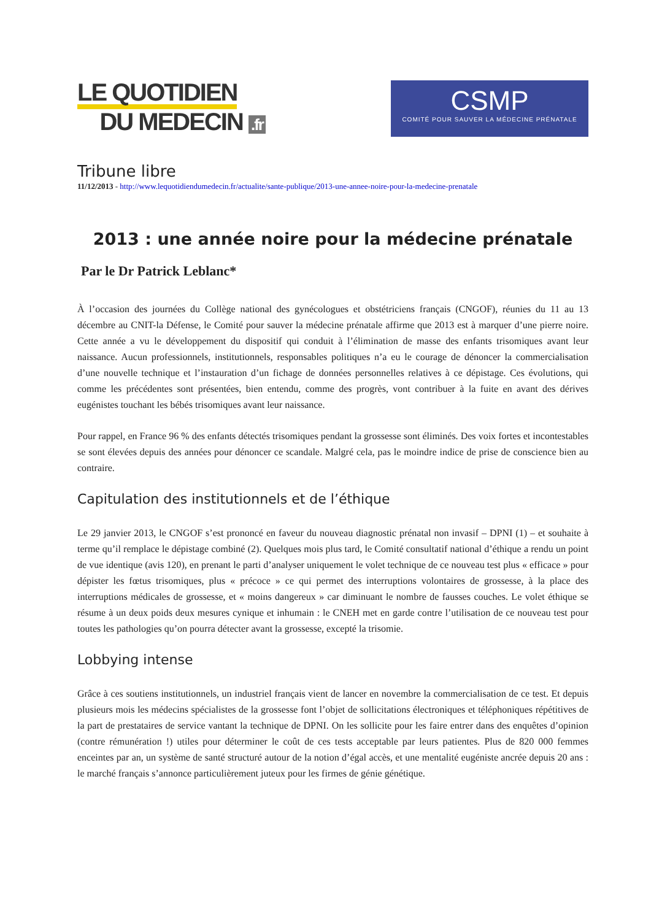LE QUOTIDIEN
DU MEDECIN .fr
CSMP
COMITÉ POUR SAUVER LA MÉDECINE PRÉNATALE
Tribune libre
11/12/2013 - http://www.lequotidiendumedecin.fr/actualite/sante-publique/2013-une-annee-noire-pour-la-medecine-prenatale
2013 : une année noire pour la médecine prénatale
Par le Dr Patrick Leblanc*
À l’occasion des journées du Collège national des gynécologues et obstétriciens français (CNGOF), réunies du 11 au 13 décembre au CNIT-la Défense, le Comité pour sauver la médecine prénatale affirme que 2013 est à marquer d’une pierre noire. Cette année a vu le développement du dispositif qui conduit à l’élimination de masse des enfants trisomiques avant leur naissance. Aucun professionnels, institutionnels, responsables politiques n’a eu le courage de dénoncer la commercialisation d’une nouvelle technique et l’instauration d’un fichage de données personnelles relatives à ce dépistage. Ces évolutions, qui comme les précédentes sont présentées, bien entendu, comme des progrès, vont contribuer à la fuite en avant des dérives eugénistes touchant les bébés trisomiques avant leur naissance.
Pour rappel, en France 96 % des enfants détectés trisomiques pendant la grossesse sont éliminés. Des voix fortes et incontestables se sont élevées depuis des années pour dénoncer ce scandale. Malgré cela, pas le moindre indice de prise de conscience bien au contraire.
Capitulation des institutionnels et de l’éthique
Le 29 janvier 2013, le CNGOF s’est prononcé en faveur du nouveau diagnostic prénatal non invasif – DPNI (1) – et souhaite à terme qu’il remplace le dépistage combiné (2). Quelques mois plus tard, le Comité consultatif national d’éthique a rendu un point de vue identique (avis 120), en prenant le parti d’analyser uniquement le volet technique de ce nouveau test plus « efficace » pour dépister les fœtus trisomiques, plus « précoce » ce qui permet des interruptions volontaires de grossesse, à la place des interruptions médicales de grossesse, et « moins dangereux » car diminuant le nombre de fausses couches. Le volet éthique se résume à un deux poids deux mesures cynique et inhumain : le CNEH met en garde contre l’utilisation de ce nouveau test pour toutes les pathologies qu’on pourra détecter avant la grossesse, excepté la trisomie.
Lobbying intense
Grâce à ces soutiens institutionnels, un industriel français vient de lancer en novembre la commercialisation de ce test. Et depuis plusieurs mois les médecins spécialistes de la grossesse font l’objet de sollicitations électroniques et téléphoniques répétitives de la part de prestataires de service vantant la technique de DPNI. On les sollicite pour les faire entrer dans des enquêtes d’opinion (contre rémunération !) utiles pour déterminer le coût de ces tests acceptable par leurs patientes. Plus de 820 000 femmes enceintes par an, un système de santé structuré autour de la notion d’égal accès, et une mentalité eugéniste ancrée depuis 20 ans : le marché français s’annonce particulièrement juteux pour les firmes de génie génétique.